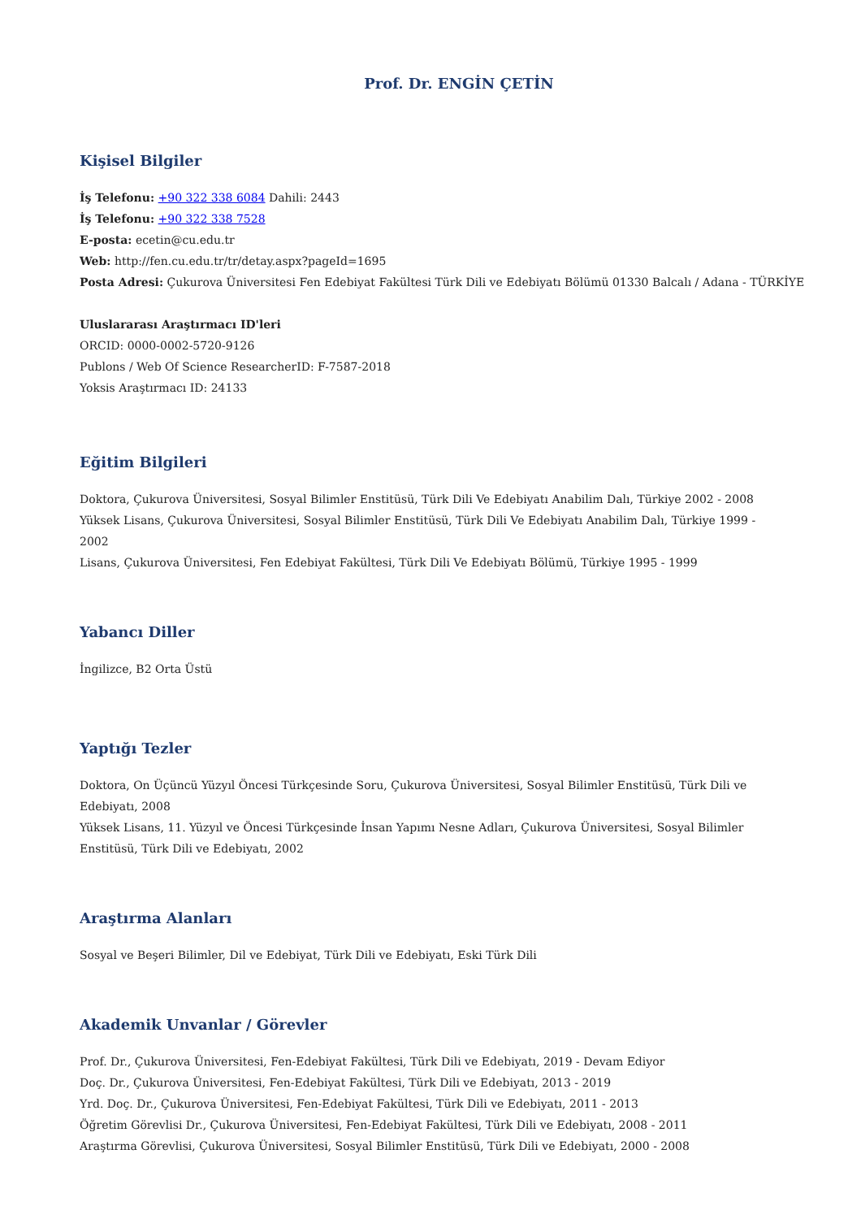Prof. Dr. ENGİN ÇETİN
Kişisel Bilgiler
İş Telefonu: +90 322 338 6084 Dahili: 2443
İş Telefonu: +90 322 338 7528
E-posta: ecetin@cu.edu.tr
Web: http://fen.cu.edu.tr/tr/detay.aspx?pageId=1695
Posta Adresi: Çukurova Üniversitesi Fen Edebiyat Fakültesi Türk Dili ve Edebiyatı Bölümü 01330 Balcalı / Adana - TÜRKİYE
Uluslararası Araştırmacı ID'leri
ORCID: 0000-0002-5720-9126
Publons / Web Of Science ResearcherID: F-7587-2018
Yoksis Araştırmacı ID: 24133
Eğitim Bilgileri
Doktora, Çukurova Üniversitesi, Sosyal Bilimler Enstitüsü, Türk Dili Ve Edebiyatı Anabilim Dalı, Türkiye 2002 - 2008
Yüksek Lisans, Çukurova Üniversitesi, Sosyal Bilimler Enstitüsü, Türk Dili Ve Edebiyatı Anabilim Dalı, Türkiye 1999 -
2002
Lisans, Çukurova Üniversitesi, Fen Edebiyat Fakültesi, Türk Dili Ve Edebiyatı Bölümü, Türkiye 1995 - 1999
Yabancı Diller
İngilizce, B2 Orta Üstü
Yaptığı Tezler
Doktora, On Üçüncü Yüzyıl Öncesi Türkçesinde Soru, Çukurova Üniversitesi, Sosyal Bilimler Enstitüsü, Türk Dili ve
Edebiyatı, 2008
Yüksek Lisans, 11. Yüzyıl ve Öncesi Türkçesinde İnsan Yapımı Nesne Adları, Çukurova Üniversitesi, Sosyal Bilimler
Enstitüsü, Türk Dili ve Edebiyatı, 2002
Araştırma Alanları
Sosyal ve Beşeri Bilimler, Dil ve Edebiyat, Türk Dili ve Edebiyatı, Eski Türk Dili
Akademik Unvanlar / Görevler
Prof. Dr., Çukurova Üniversitesi, Fen-Edebiyat Fakültesi, Türk Dili ve Edebiyatı, 2019 - Devam Ediyor
Doç. Dr., Çukurova Üniversitesi, Fen-Edebiyat Fakültesi, Türk Dili ve Edebiyatı, 2013 - 2019
Yrd. Doç. Dr., Çukurova Üniversitesi, Fen-Edebiyat Fakültesi, Türk Dili ve Edebiyatı, 2011 - 2013
Öğretim Görevlisi Dr., Çukurova Üniversitesi, Fen-Edebiyat Fakültesi, Türk Dili ve Edebiyatı, 2008 - 2011
Araştırma Görevlisi, Çukurova Üniversitesi, Sosyal Bilimler Enstitüsü, Türk Dili ve Edebiyatı, 2000 - 2008